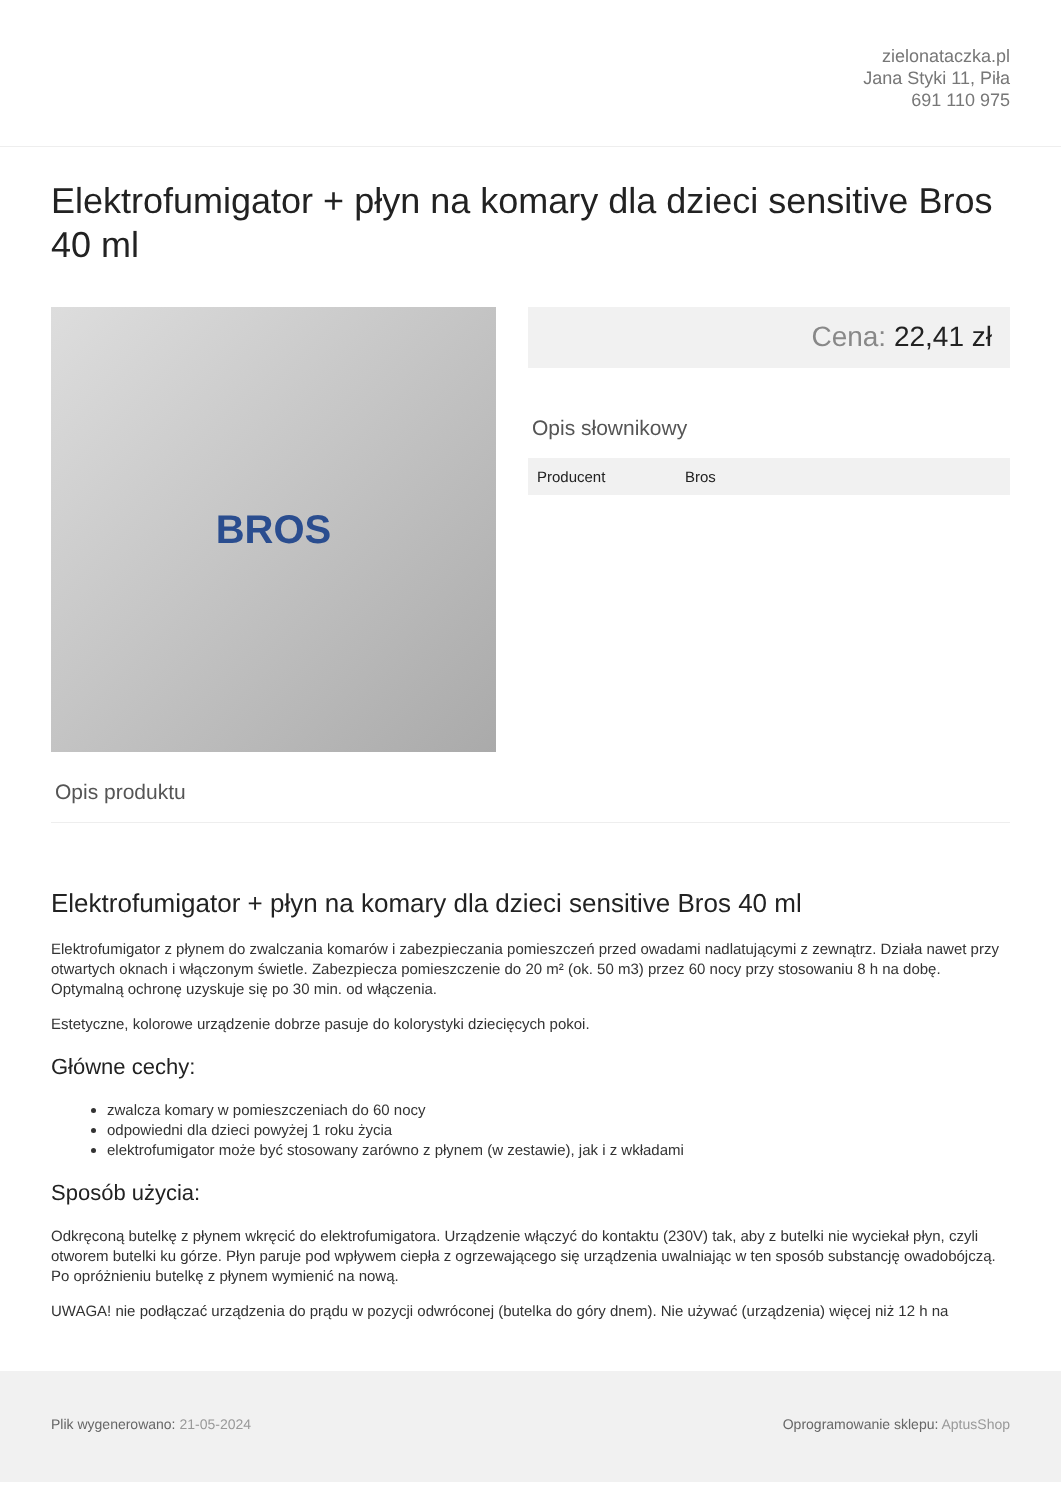zielonataczka.pl
Jana Styki 11, Piła
691 110 975
Elektrofumigator + płyn na komary dla dzieci sensitive Bros 40 ml
BROS
Cena: 22,41 zł
Opis słownikowy
| Producent | Bros |
Opis produktu
Elektrofumigator + płyn na komary dla dzieci sensitive Bros 40 ml
Elektrofumigator z płynem do zwalczania komarów i zabezpieczania pomieszczeń przed owadami nadlatującymi z zewnątrz. Działa nawet przy otwartych oknach i włączonym świetle. Zabezpiecza pomieszczenie do 20 m² (ok. 50 m3) przez 60 nocy przy stosowaniu 8 h na dobę. Optymalną ochronę uzyskuje się po 30 min. od włączenia.
Estetyczne, kolorowe urządzenie dobrze pasuje do kolorystyki dziecięcych pokoi.
Główne cechy:
zwalcza komary w pomieszczeniach do 60 nocy
odpowiedni dla dzieci powyżej 1 roku życia
elektrofumigator może być stosowany zarówno z płynem (w zestawie), jak i z wkładami
Sposób użycia:
Odkręconą butelkę z płynem wkręcić do elektrofumigatora. Urządzenie włączyć do kontaktu (230V) tak, aby z butelki nie wyciekał płyn, czyli otworem butelki ku górze. Płyn paruje pod wpływem ciepła z ogrzewającego się urządzenia uwalniając w ten sposób substancję owadobójczą. Po opróżnieniu butelkę z płynem wymienić na nową.
UWAGA! nie podłączać urządzenia do prądu w pozycji odwróconej (butelka do góry dnem). Nie używać (urządzenia) więcej niż 12 h na
Plik wygenerowano: 21-05-2024 Oprogramowanie sklepu: AptusShop